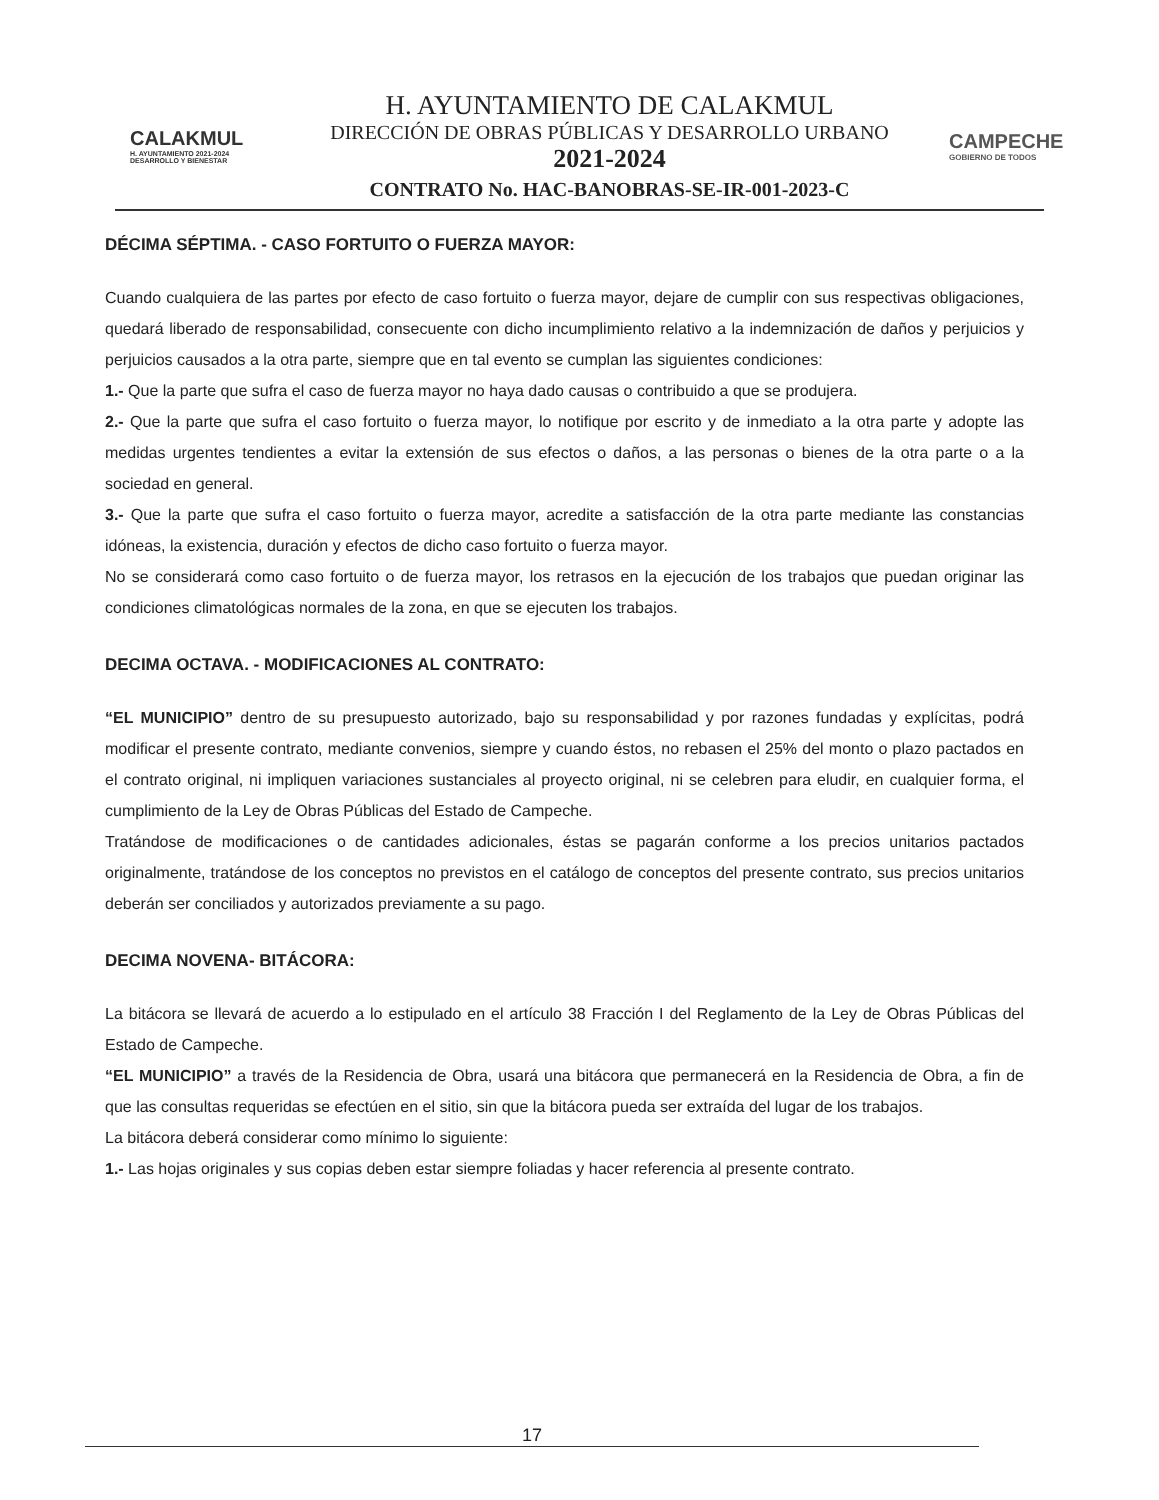CALAKMUL
H. AYUNTAMIENTO 2021-2024 DESARROLLO Y BIENESTAR
H. AYUNTAMIENTO DE CALAKMUL
DIRECCIÓN DE OBRAS PÚBLICAS Y DESARROLLO URBANO
2021-2024
CONTRATO No. HAC-BANOBRAS-SE-IR-001-2023-C
CAMPECHE
GOBIERNO DE TODOS
DÉCIMA SÉPTIMA. - CASO FORTUITO O FUERZA MAYOR:
Cuando cualquiera de las partes por efecto de caso fortuito o fuerza mayor, dejare de cumplir con sus respectivas obligaciones, quedará liberado de responsabilidad, consecuente con dicho incumplimiento relativo a la indemnización de daños y perjuicios y perjuicios causados a la otra parte, siempre que en tal evento se cumplan las siguientes condiciones:
1.- Que la parte que sufra el caso de fuerza mayor no haya dado causas o contribuido a que se produjera.
2.- Que la parte que sufra el caso fortuito o fuerza mayor, lo notifique por escrito y de inmediato a la otra parte y adopte las medidas urgentes tendientes a evitar la extensión de sus efectos o daños, a las personas o bienes de la otra parte o a la sociedad en general.
3.- Que la parte que sufra el caso fortuito o fuerza mayor, acredite a satisfacción de la otra parte mediante las constancias idóneas, la existencia, duración y efectos de dicho caso fortuito o fuerza mayor.
No se considerará como caso fortuito o de fuerza mayor, los retrasos en la ejecución de los trabajos que puedan originar las condiciones climatológicas normales de la zona, en que se ejecuten los trabajos.
DECIMA OCTAVA. - MODIFICACIONES AL CONTRATO:
“EL MUNICIPIO” dentro de su presupuesto autorizado, bajo su responsabilidad y por razones fundadas y explícitas, podrá modificar el presente contrato, mediante convenios, siempre y cuando éstos, no rebasen el 25% del monto o plazo pactados en el contrato original, ni impliquen variaciones sustanciales al proyecto original, ni se celebren para eludir, en cualquier forma, el cumplimiento de la Ley de Obras Públicas del Estado de Campeche.
Tratándose de modificaciones o de cantidades adicionales, éstas se pagarán conforme a los precios unitarios pactados originalmente, tratándose de los conceptos no previstos en el catálogo de conceptos del presente contrato, sus precios unitarios deberán ser conciliados y autorizados previamente a su pago.
DECIMA NOVENA- BITÁCORA:
La bitácora se llevará de acuerdo a lo estipulado en el artículo 38 Fracción I del Reglamento de la Ley de Obras Públicas del Estado de Campeche.
“EL MUNICIPIO” a través de la Residencia de Obra, usará una bitácora que permanecerá en la Residencia de Obra, a fin de que las consultas requeridas se efectúen en el sitio, sin que la bitácora pueda ser extraída del lugar de los trabajos.
La bitácora deberá considerar como mínimo lo siguiente:
1.- Las hojas originales y sus copias deben estar siempre foliadas y hacer referencia al presente contrato.
17